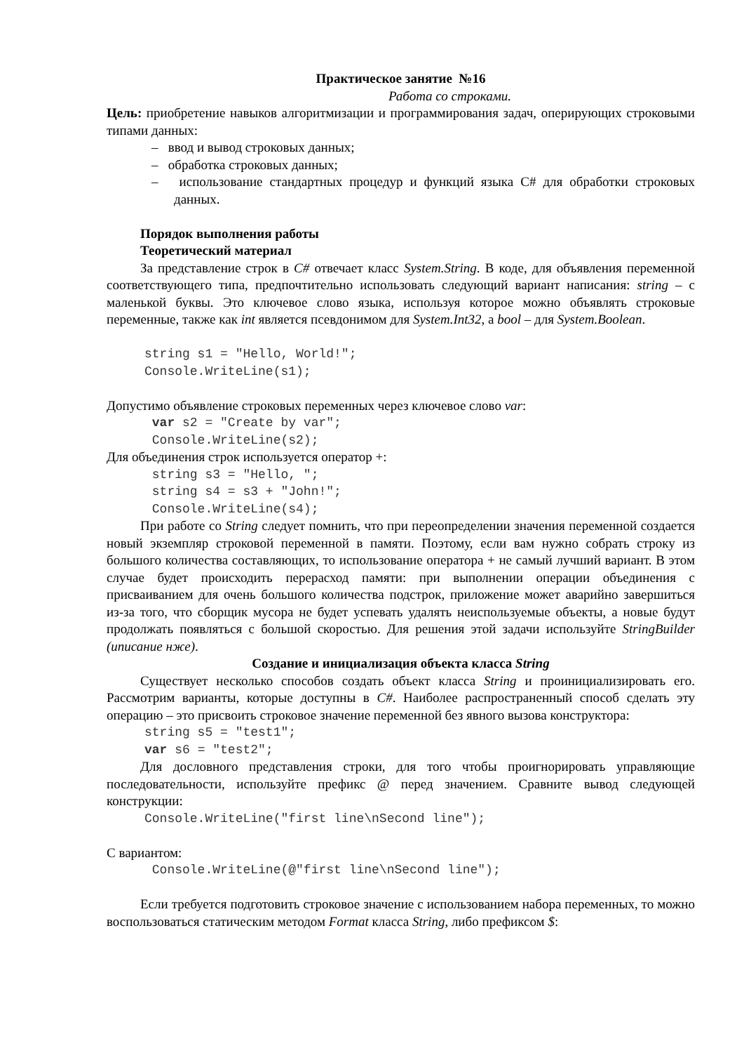Практическое занятие №16
Работа со строками.
Цель: приобретение навыков алгоритмизации и программирования задач, оперирующих строковыми типами данных:
– ввод и вывод строковых данных;
– обработка строковых данных;
– использование стандартных процедур и функций языка C# для обработки строковых данных.
Порядок выполнения работы
Теоретический материал
За представление строк в C# отвечает класс System.String. В коде, для объявления переменной соответствующего типа, предпочтительно использовать следующий вариант написания: string – с маленькой буквы. Это ключевое слово языка, используя которое можно объявлять строковые переменные, также как int является псевдонимом для System.Int32, а bool – для System.Boolean.
     string s1 = "Hello, World!";
     Console.WriteLine(s1);
Допустимо объявление строковых переменных через ключевое слово var:
      var s2 = "Create by var";
      Console.WriteLine(s2);
Для объединения строк используется оператор +:
      string s3 = "Hello, ";
      string s4 = s3 + "John!";
      Console.WriteLine(s4);
При работе со String следует помнить, что при переопределении значения переменной создается новый экземпляр строковой переменной в памяти. Поэтому, если вам нужно собрать строку из большого количества составляющих, то использование оператора + не самый лучший вариант. В этом случае будет происходить перерасход памяти: при выполнении операции объединения с присваиванием для очень большого количества подстрок, приложение может аварийно завершиться из-за того, что сборщик мусора не будет успевать удалять неиспользуемые объекты, а новые будут продолжать появляться с большой скоростью. Для решения этой задачи используйте StringBuilder (uписание нже).
Создание и инициализация объекта класса String
Существует несколько способов создать объект класса String и проинициализировать его. Рассмотрим варианты, которые доступны в C#. Наиболее распространенный способ сделать эту операцию – это присвоить строковое значение переменной без явного вызова конструктора:
     string s5 = "test1";
     var s6 = "test2";
Для дословного представления строки, для того чтобы проигнорировать управляющие последовательности, используйте префикс @ перед значением. Сравните вывод следующей конструкции:
     Console.WriteLine("first line\nSecond line");
С вариантом:
      Console.WriteLine(@"first line\nSecond line");
Если требуется подготовить строковое значение с использованием набора переменных, то можно воспользоваться статическим методом Format класса String, либо префиксом $: